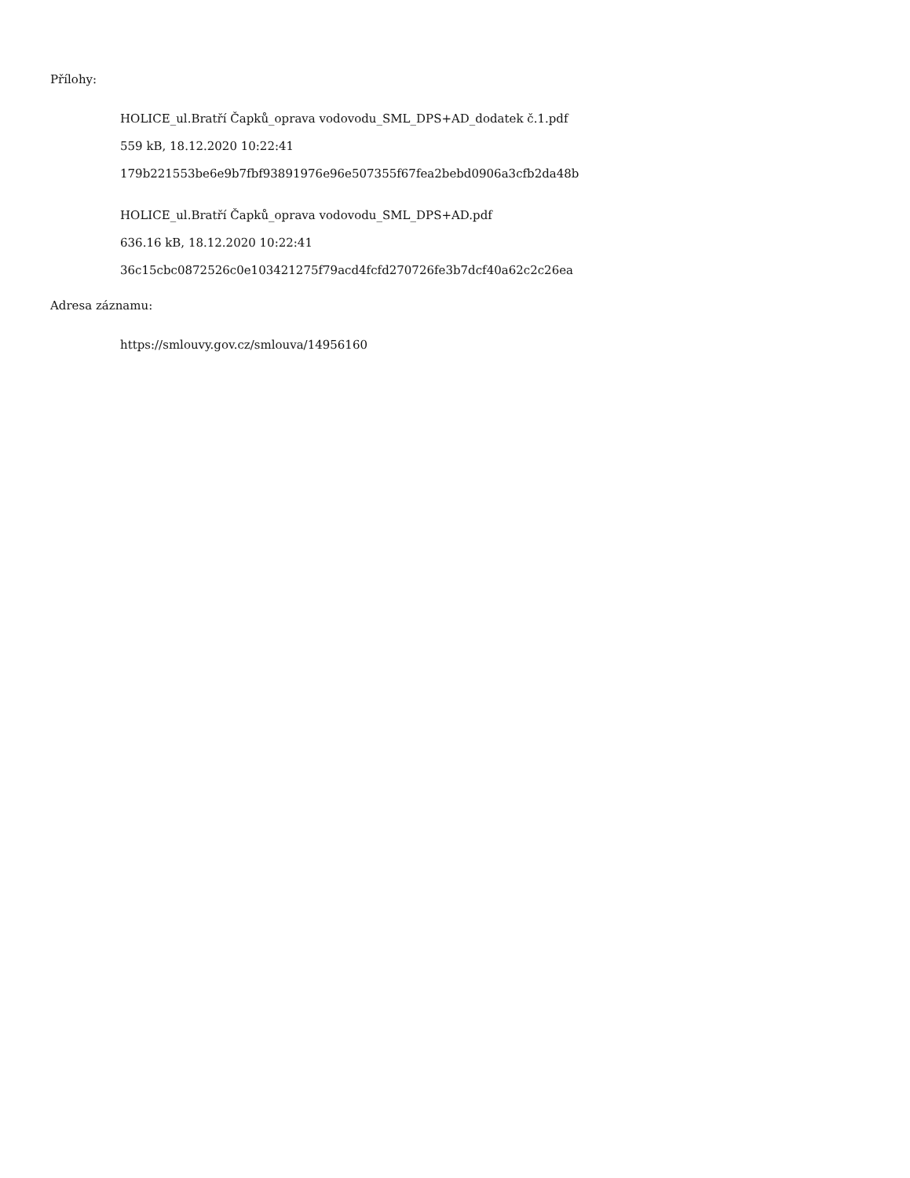Přílohy:
HOLICE_ul.Bratří Čapků_oprava vodovodu_SML_DPS+AD_dodatek č.1.pdf
559 kB, 18.12.2020 10:22:41
179b221553be6e9b7fbf93891976e96e507355f67fea2bebd0906a3cfb2da48b
HOLICE_ul.Bratří Čapků_oprava vodovodu_SML_DPS+AD.pdf
636.16 kB, 18.12.2020 10:22:41
36c15cbc0872526c0e103421275f79acd4fcfd270726fe3b7dcf40a62c2c26ea
Adresa záznamu:
https://smlouvy.gov.cz/smlouva/14956160